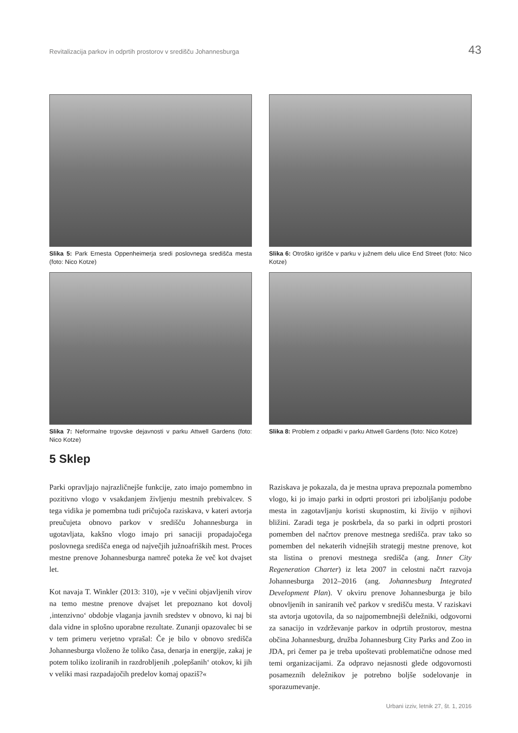Revitalizacija parkov in odprtih prostorov v središču Johannesburga 43
Slika 5: Park Ernesta Oppenheimerja sredi poslovnega središča mesta (foto: Nico Kotze)
Slika 6: Otroško igrišče v parku v južnem delu ulice End Street (foto: Nico Kotze)
Slika 7: Neformalne trgovske dejavnosti v parku Attwell Gardens (foto: Nico Kotze)
Slika 8: Problem z odpadki v parku Attwell Gardens (foto: Nico Kotze)
5 Sklep
Parki opravljajo najrazličnejše funkcije, zato imajo pomembno in pozitivno vlogo v vsakdanjem življenju mestnih prebivalcev. S tega vidika je pomembna tudi pričujoča raziskava, v kateri avtorja preučujeta obnovo parkov v središču Johannesburga in ugotavljata, kakšno vlogo imajo pri sanaciji propadajočega poslovnega središča enega od največjih južnoafriških mest. Proces mestne prenove Johannesburga namreč poteka že več kot dvajset let.
Kot navaja T. Winkler (2013: 310), »je v večini objavljenih virov na temo mestne prenove dvajset let prepoznano kot dovolj ‚intenzivno‘ obdobje vlaganja javnih sredstev v obnovo, ki naj bi dala vidne in splošno uporabne rezultate. Zunanji opazovalec bi se v tem primeru verjetno vprašal: Če je bilo v obnovo središča Johannesburga vloženo že toliko časa, denarja in energije, zakaj je potem toliko izoliranih in razdrobljenih ‚polepšanih‘ otokov, ki jih v veliki masi razpadajočih predelov komaj opaziš?«
Raziskava je pokazala, da je mestna uprava prepoznala pomembno vlogo, ki jo imajo parki in odprti prostori pri izboljšanju podobe mesta in zagotavljanju koristi skupnostim, ki živijo v njihovi bližini. Zaradi tega je poskrbela, da so parki in odprti prostori pomemben del načrtov prenove mestnega središča. prav tako so pomemben del nekaterih vidnejših strategij mestne prenove, kot sta listina o prenovi mestnega središča (ang. Inner City Regeneration Charter) iz leta 2007 in celostni načrt razvoja Johannesburga 2012–2016 (ang. Johannesburg Integrated Development Plan). V okviru prenove Johannesburga je bilo obnovljenih in saniranih več parkov v središču mesta. V raziskavi sta avtorja ugotovila, da so najpomembnejši deležniki, odgovorni za sanacijo in vzdrževanje parkov in odprtih prostorov, mestna občina Johannesburg, družba Johannesburg City Parks and Zoo in JDA, pri čemer pa je treba upoštevati problematične odnose med temi organizacijami. Za odpravo nejasnosti glede odgovornosti posameznih deležnikov je potrebno boljše sodelovanje in sporazumevanje.
Urbani izziv, letnik 27, št. 1, 2016